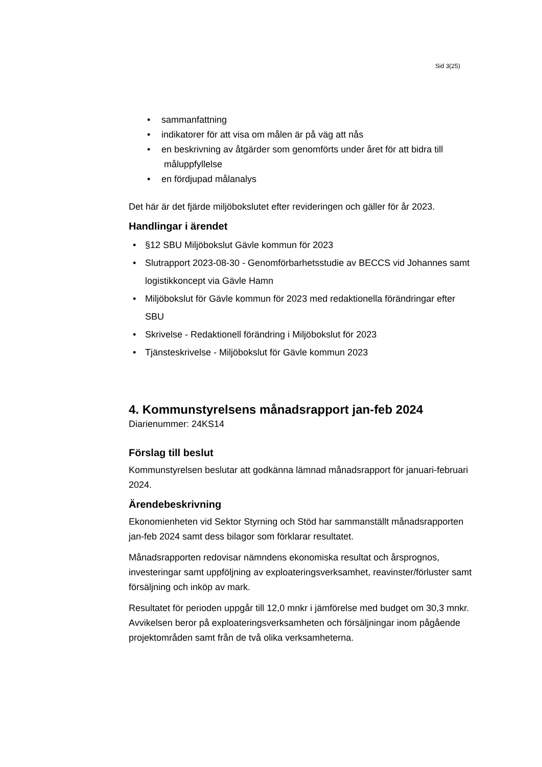Sid 3(25)
• sammanfattning
• indikatorer för att visa om målen är på väg att nås
• en beskrivning av åtgärder som genomförts under året för att bidra till måluppfyllelse
• en fördjupad målanalys
Det här är det fjärde miljöbokslutet efter revideringen och gäller för år 2023.
Handlingar i ärendet
• §12 SBU Miljöbokslut Gävle kommun för 2023
• Slutrapport 2023-08-30 - Genomförbarhetsstudie av BECCS vid Johannes samt logistikkoncept via Gävle Hamn
• Miljöbokslut för Gävle kommun för 2023 med redaktionella förändringar efter SBU
• Skrivelse - Redaktionell förändring i Miljöbokslut för 2023
• Tjänsteskrivelse - Miljöbokslut för Gävle kommun 2023
4. Kommunstyrelsens månadsrapport jan-feb 2024
Diarienummer: 24KS14
Förslag till beslut
Kommunstyrelsen beslutar att godkänna lämnad månadsrapport för januari-februari 2024.
Ärendebeskrivning
Ekonomienheten vid Sektor Styrning och Stöd har sammanställt månadsrapporten jan-feb 2024 samt dess bilagor som förklarar resultatet.
Månadsrapporten redovisar nämndens ekonomiska resultat och årsprognos, investeringar samt uppföljning av exploateringsverksamhet, reavinster/förluster samt försäljning och inköp av mark.
Resultatet för perioden uppgår till 12,0 mnkr i jämförelse med budget om 30,3 mnkr. Avvikelsen beror på exploateringsverksamheten och försäljningar inom pågående projektområden samt från de två olika verksamheterna.